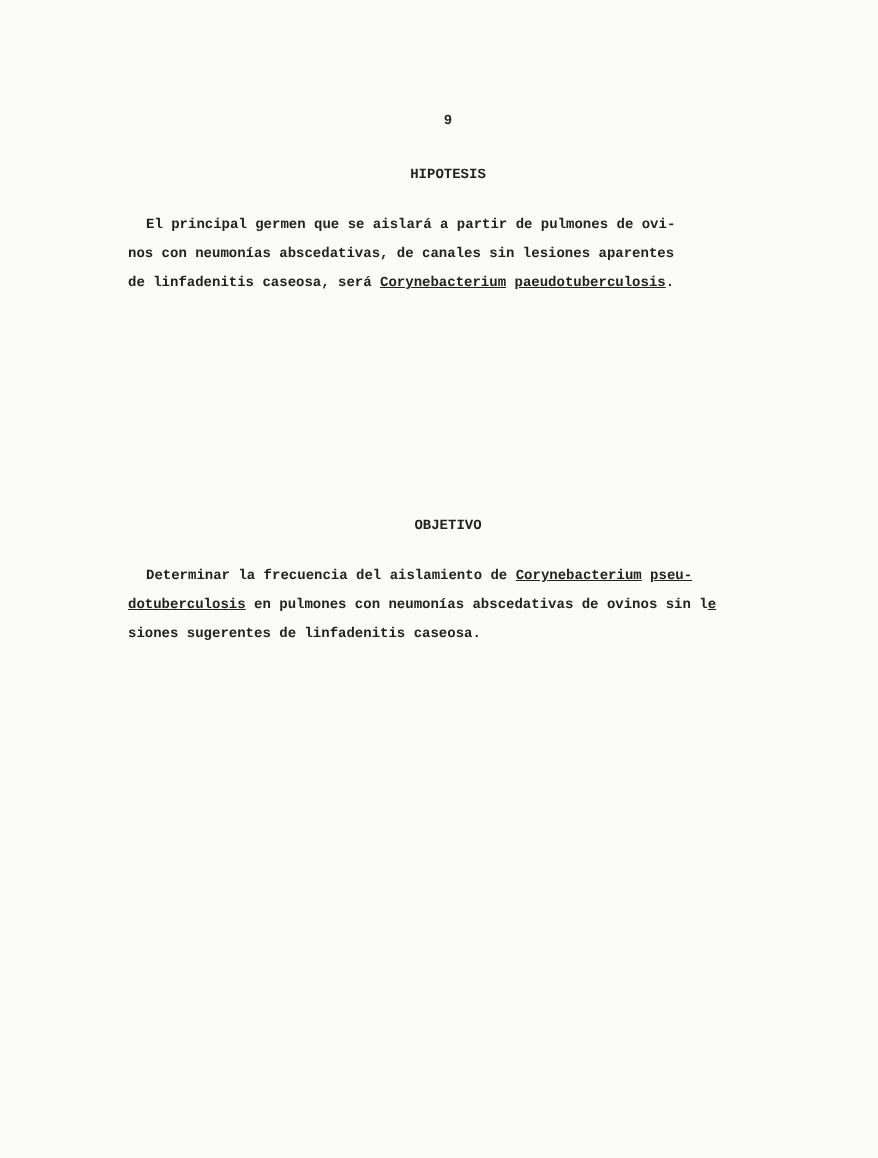9
HIPOTESIS
El principal germen que se aislará a partir de pulmones de ovi-
nos con neumonías abscedativas, de canales sin lesiones aparentes
de linfadenitis caseosa, será Corynebacterium paeudotuberculosis.
OBJETIVO
Determinar la frecuencia del aislamiento de Corynebacterium pseu-
dotuberculosis en pulmones con neumonías abscedativas de ovinos sin le
siones sugerentes de linfadenitis caseosa.